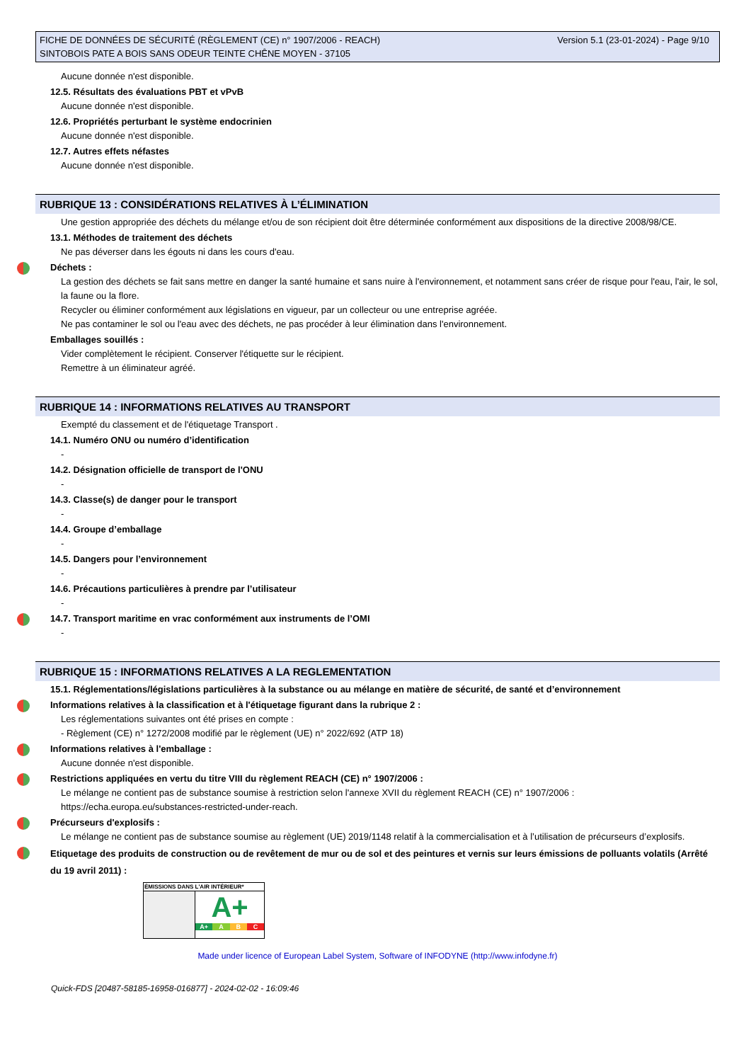FICHE DE DONNÉES DE SÉCURITÉ (RÈGLEMENT (CE) n° 1907/2006 - REACH)
SINTOBOIS PATE A BOIS SANS ODEUR TEINTE CHÊNE MOYEN - 37105
Version 5.1 (23-01-2024) - Page 9/10
Aucune donnée n'est disponible.
12.5. Résultats des évaluations PBT et vPvB
Aucune donnée n'est disponible.
12.6. Propriétés perturbant le système endocrinien
Aucune donnée n'est disponible.
12.7. Autres effets néfastes
Aucune donnée n'est disponible.
RUBRIQUE 13 : CONSIDÉRATIONS RELATIVES À L’ÉLIMINATION
Une gestion appropriée des déchets du mélange et/ou de son récipient doit être déterminée conformément aux dispositions de la directive 2008/98/CE.
13.1. Méthodes de traitement des déchets
Ne pas déverser dans les égouts ni dans les cours d'eau.
Déchets :
La gestion des déchets se fait sans mettre en danger la santé humaine et sans nuire à l'environnement, et notamment sans créer de risque pour l'eau, l'air, le sol, la faune ou la flore.
Recycler ou éliminer conformément aux législations en vigueur, par un collecteur ou une entreprise agréée.
Ne pas contaminer le sol ou l'eau avec des déchets, ne pas procéder à leur élimination dans l'environnement.
Emballages souillés :
Vider complètement le récipient. Conserver l'étiquette sur le récipient.
Remettre à un éliminateur agréé.
RUBRIQUE 14 : INFORMATIONS RELATIVES AU TRANSPORT
Exempté du classement et de l'étiquetage Transport .
14.1. Numéro ONU ou numéro d’identification
-
14.2. Désignation officielle de transport de l'ONU
-
14.3. Classe(s) de danger pour le transport
-
14.4. Groupe d’emballage
-
14.5. Dangers pour l’environnement
-
14.6. Précautions particulières à prendre par l’utilisateur
-
14.7. Transport maritime en vrac conformément aux instruments de l’OMI
-
RUBRIQUE 15 : INFORMATIONS RELATIVES A LA REGLEMENTATION
15.1. Réglementations/législations particulières à la substance ou au mélange en matière de sécurité, de santé et d’environnement
Informations relatives à la classification et à l'étiquetage figurant dans la rubrique 2 :
Les réglementations suivantes ont été prises en compte :
- Règlement (CE) n° 1272/2008 modifié par le règlement (UE) n° 2022/692 (ATP 18)
Informations relatives à l'emballage :
Aucune donnée n'est disponible.
Restrictions appliquées en vertu du titre VIII du règlement REACH (CE) n° 1907/2006 :
Le mélange ne contient pas de substance soumise à restriction selon l'annexe XVII du règlement REACH (CE) n° 1907/2006 : https://echa.europa.eu/substances-restricted-under-reach.
Précurseurs d'explosifs :
Le mélange ne contient pas de substance soumise au règlement (UE) 2019/1148 relatif à la commercialisation et à l’utilisation de précurseurs d’explosifs.
Etiquetage des produits de construction ou de revêtement de mur ou de sol et des peintures et vernis sur leurs émissions de polluants volatils (Arrêté du 19 avril 2011) :
ÉMISSIONS DANS L'AIR INTÉRIEUR*
A+
A+ A B C
Made under licence of European Label System, Software of INFODYNE (http://www.infodyne.fr)
Quick-FDS [20487-58185-16958-016877] - 2024-02-02 - 16:09:46